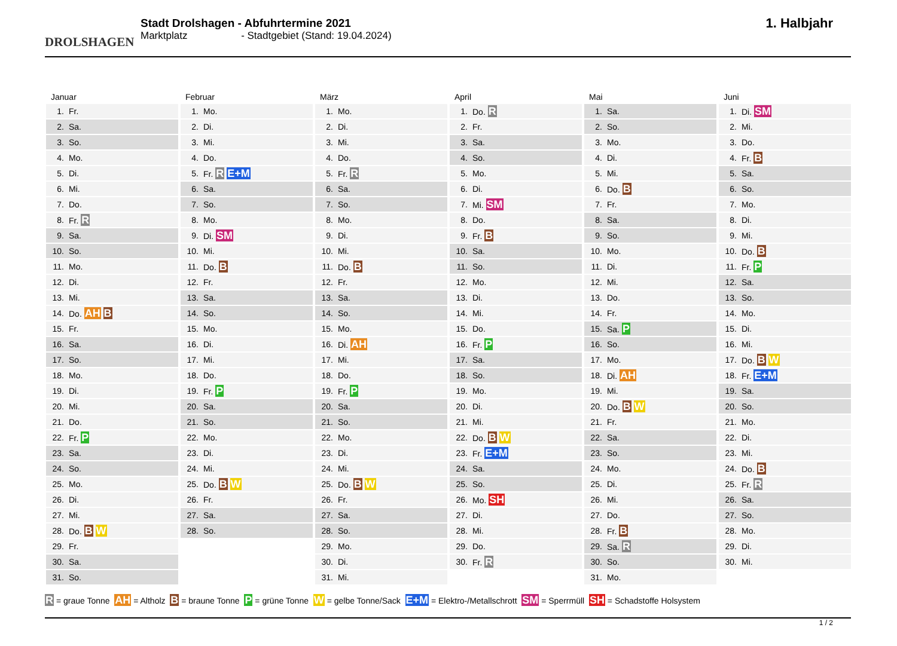DROLSHAGEN
Stadt Drolshagen - Abfuhrtermine 2021
Marktplatz - Stadtgebiet (Stand: 19.04.2024)
1. Halbjahr
Januar
| 1. | Fr. |
| 2. | Sa. |
| 3. | So. |
| 4. | Mo. |
| 5. | Di. |
| 6. | Mi. |
| 7. | Do. |
| 8. | Fr. R |
| 9. | Sa. |
| 10. | So. |
| 11. | Mo. |
| 12. | Di. |
| 13. | Mi. |
| 14. | Do. AH B |
| 15. | Fr. |
| 16. | Sa. |
| 17. | So. |
| 18. | Mo. |
| 19. | Di. |
| 20. | Mi. |
| 21. | Do. |
| 22. | Fr. P |
| 23. | Sa. |
| 24. | So. |
| 25. | Mo. |
| 26. | Di. |
| 27. | Mi. |
| 28. | Do. B W |
| 29. | Fr. |
| 30. | Sa. |
| 31. | So. |
Februar
| 1. | Mo. |
| 2. | Di. |
| 3. | Mi. |
| 4. | Do. |
| 5. | Fr. R E+M |
| 6. | Sa. |
| 7. | So. |
| 8. | Mo. |
| 9. | Di. SM |
| 10. | Mi. |
| 11. | Do. B |
| 12. | Fr. |
| 13. | Sa. |
| 14. | So. |
| 15. | Mo. |
| 16. | Di. |
| 17. | Mi. |
| 18. | Do. |
| 19. | Fr. P |
| 20. | Sa. |
| 21. | So. |
| 22. | Mo. |
| 23. | Di. |
| 24. | Mi. |
| 25. | Do. B W |
| 26. | Fr. |
| 27. | Sa. |
| 28. | So. |
März
| 1. | Mo. |
| 2. | Di. |
| 3. | Mi. |
| 4. | Do. |
| 5. | Fr. R |
| 6. | Sa. |
| 7. | So. |
| 8. | Mo. |
| 9. | Di. |
| 10. | Mi. |
| 11. | Do. B |
| 12. | Fr. |
| 13. | Sa. |
| 14. | So. |
| 15. | Mo. |
| 16. | Di. AH |
| 17. | Mi. |
| 18. | Do. |
| 19. | Fr. P |
| 20. | Sa. |
| 21. | So. |
| 22. | Mo. |
| 23. | Di. |
| 24. | Mi. |
| 25. | Do. B W |
| 26. | Fr. |
| 27. | Sa. |
| 28. | So. |
| 29. | Mo. |
| 30. | Di. |
| 31. | Mi. |
April
| 1. | Do. R |
| 2. | Fr. |
| 3. | Sa. |
| 4. | So. |
| 5. | Mo. |
| 6. | Di. |
| 7. | Mi. SM |
| 8. | Do. |
| 9. | Fr. B |
| 10. | Sa. |
| 11. | So. |
| 12. | Mo. |
| 13. | Di. |
| 14. | Mi. |
| 15. | Do. |
| 16. | Fr. P |
| 17. | Sa. |
| 18. | So. |
| 19. | Mo. |
| 20. | Di. |
| 21. | Mi. |
| 22. | Do. B W |
| 23. | Fr. E+M |
| 24. | Sa. |
| 25. | So. |
| 26. | Mo. SH |
| 27. | Di. |
| 28. | Mi. |
| 29. | Do. |
| 30. | Fr. R |
Mai
| 1. | Sa. |
| 2. | So. |
| 3. | Mo. |
| 4. | Di. |
| 5. | Mi. |
| 6. | Do. B |
| 7. | Fr. |
| 8. | Sa. |
| 9. | So. |
| 10. | Mo. |
| 11. | Di. |
| 12. | Mi. |
| 13. | Do. |
| 14. | Fr. |
| 15. | Sa. P |
| 16. | So. |
| 17. | Mo. |
| 18. | Di. AH |
| 19. | Mi. |
| 20. | Do. B W |
| 21. | Fr. |
| 22. | Sa. |
| 23. | So. |
| 24. | Mo. |
| 25. | Di. |
| 26. | Mi. |
| 27. | Do. |
| 28. | Fr. B |
| 29. | Sa. R |
| 30. | So. |
| 31. | Mo. |
Juni
| 1. | Di. SM |
| 2. | Mi. |
| 3. | Do. |
| 4. | Fr. B |
| 5. | Sa. |
| 6. | So. |
| 7. | Mo. |
| 8. | Di. |
| 9. | Mi. |
| 10. | Do. B |
| 11. | Fr. P |
| 12. | Sa. |
| 13. | So. |
| 14. | Mo. |
| 15. | Di. |
| 16. | Mi. |
| 17. | Do. B W |
| 18. | Fr. E+M |
| 19. | Sa. |
| 20. | So. |
| 21. | Mo. |
| 22. | Di. |
| 23. | Mi. |
| 24. | Do. B |
| 25. | Fr. R |
| 26. | Sa. |
| 27. | So. |
| 28. | Mo. |
| 29. | Di. |
| 30. | Mi. |
R = graue Tonne AH = Altholz B = braune Tonne P = grüne Tonne W = gelbe Tonne/Sack E+M = Elektro-/Metallschrott SM = Sperrmüll SH = Schadstoffe Holsystem
1 / 2